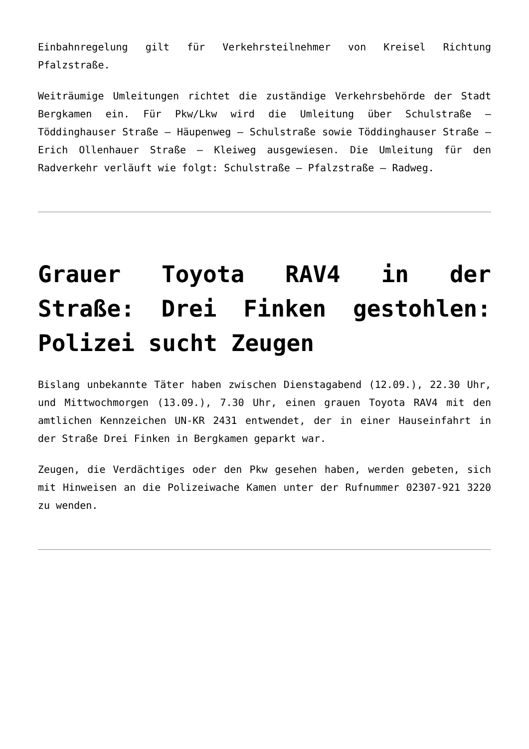Einbahnregelung gilt für Verkehrsteilnehmer von Kreisel Richtung Pfalzstraße.
Weiträumige Umleitungen richtet die zuständige Verkehrsbehörde der Stadt Bergkamen ein. Für Pkw/Lkw wird die Umleitung über Schulstraße – Töddinghauser Straße – Häupenweg – Schulstraße sowie Töddinghauser Straße – Erich Ollenhauer Straße – Kleiweg ausgewiesen. Die Umleitung für den Radverkehr verläuft wie folgt: Schulstraße – Pfalzstraße – Radweg.
Grauer Toyota RAV4 in der Straße: Drei Finken gestohlen: Polizei sucht Zeugen
Bislang unbekannte Täter haben zwischen Dienstagabend (12.09.), 22.30 Uhr, und Mittwochmorgen (13.09.), 7.30 Uhr, einen grauen Toyota RAV4 mit den amtlichen Kennzeichen UN-KR 2431 entwendet, der in einer Hauseinfahrt in der Straße Drei Finken in Bergkamen geparkt war.
Zeugen, die Verdächtiges oder den Pkw gesehen haben, werden gebeten, sich mit Hinweisen an die Polizeiwache Kamen unter der Rufnummer 02307-921 3220 zu wenden.